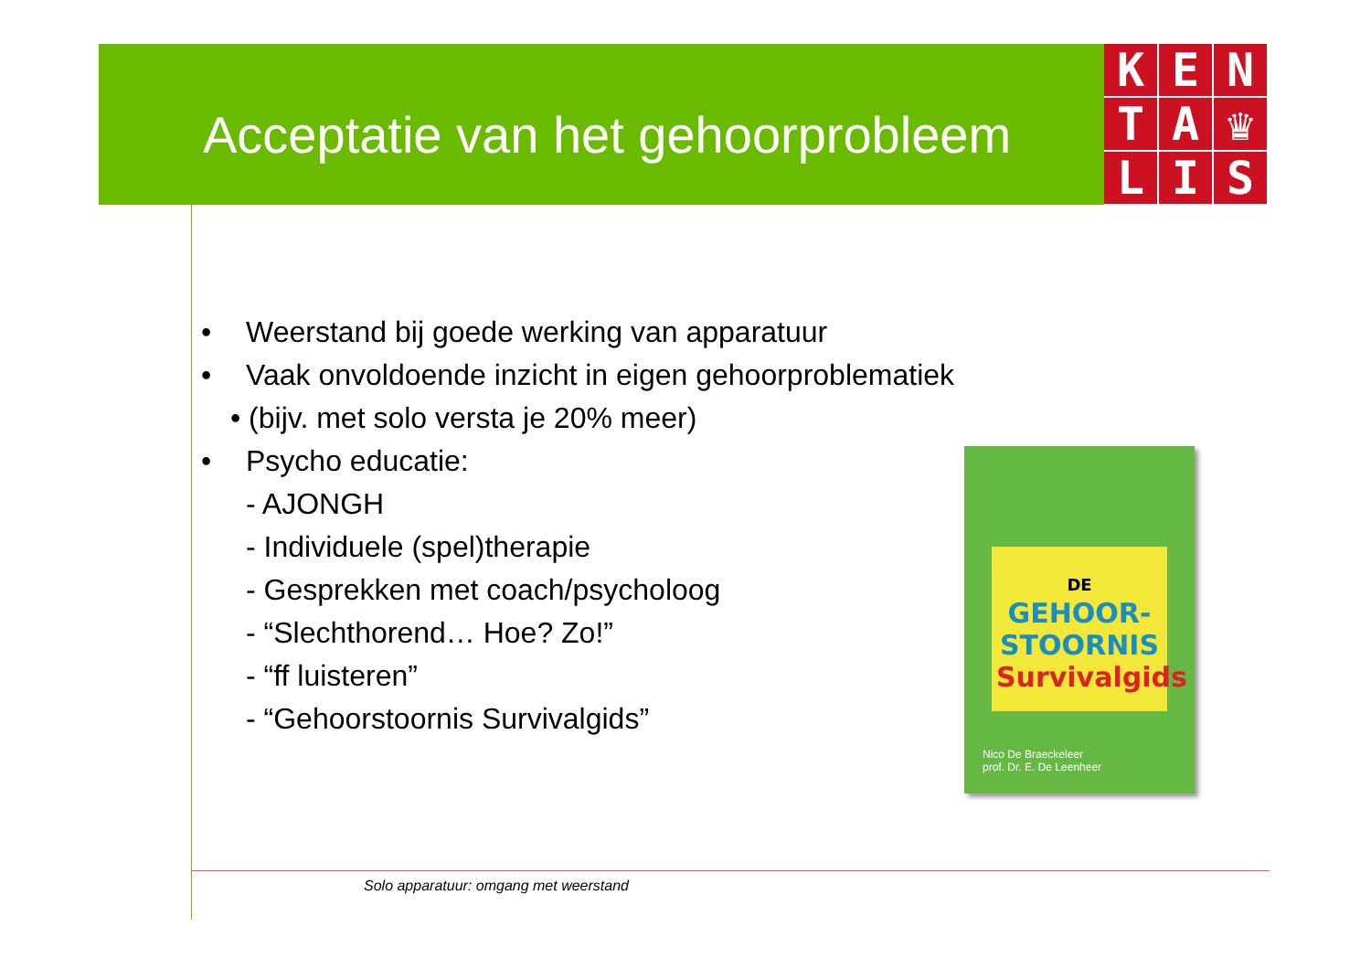Acceptatie van het gehoorprobleem
K
E
N
T
A
♛
L
I
S
• Weerstand bij goede werking van apparatuur
• Vaak onvoldoende inzicht in eigen gehoorproblematiek
• (bijv. met solo versta je 20% meer)
• Psycho educatie:
- AJONGH
- Individuele (spel)therapie
- Gesprekken met coach/psycholoog
- “Slechthorend… Hoe? Zo!”
- “ff luisteren”
- “Gehoorstoornis Survivalgids”
DE GEHOOR-
STOORNIS
Survivalgids
Nico De Braeckeleer
prof. Dr. E. De Leenheer
Solo apparatuur: omgang met weerstand